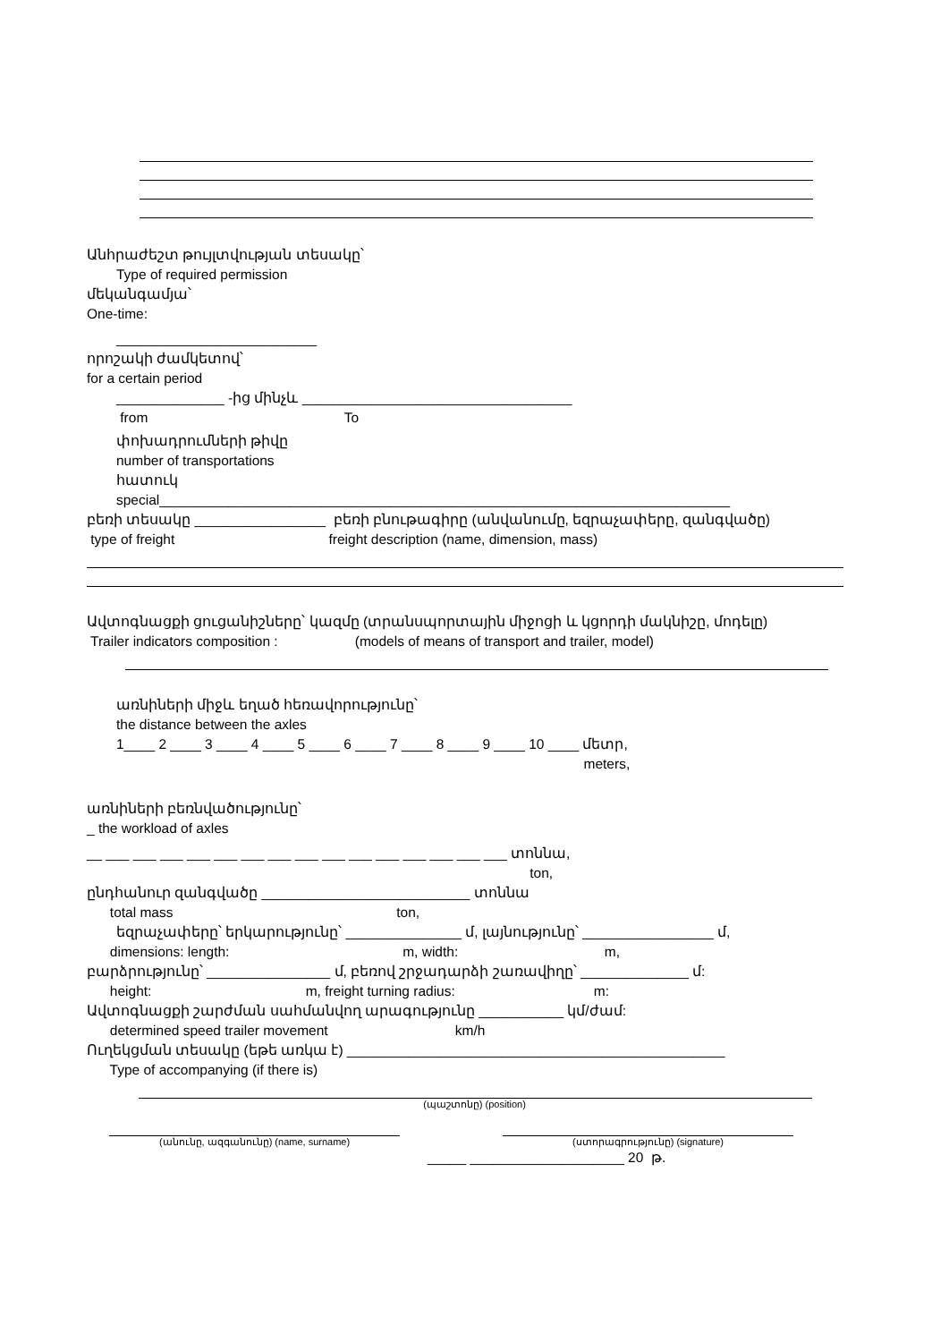Անհրաժեշտ թույլտվության տեսակը՝
Type of required permission
մեկանգամյա՝
One-time:
__________________________
որոշակի ժամկետով՝
for a certain period
______________ -ից մինչև ___________________________________
from To
փոխադրումների թիվը
number of transportations
հատուկ
special__________________________________________________________________________
բեռի տեսակը _________________ բեռի բնութագիրը (անվանումը, եզրաչափերը, զանգվածը)
type of freight freight description (name, dimension, mass)
Ավտոգնացքի ցուցանիշները՝ կազմը (տրանսպորտային միջոցի և կցորդի մակնիշը, մոդելը)
Trailer indicators composition : (models of means of transport and trailer, model)
առնիների միջև եղած հեռավորությունը՝
the distance between the axles
1____ 2 ____ 3 ____ 4 ____ 5 ____ 6 ____ 7 ____ 8 ____ 9 ____ 10 ____ մետր,
meters,
առնիների բեռնվածությունը՝
_ the workload of axles
__ ___ ___ ___ ___ ___ ___ ___ ___ ___ ___ ___ ___ ___ ___ ___ տոննա,
ton,
ընդհանուր զանգվածը ___________________________ տոննա
total mass ton,
եզրաչափերը՝ երկարությունը՝ _______________ մ, լայնությունը՝ _________________ մ,
dimensions: length: m, width: m,
բարձրությունը՝ ________________ մ, բեռով շրջադարձի շառավիղը՝ ______________ մ:
height: m, freight turning radius: m:
Ավտոգնացքի շարժման սահմանվող արագությունը ___________ կմ/ժամ:
determined speed trailer movement km/h
Ուղեկցման տեսակը (եթե առկա է) _________________________________________________
Type of accompanying (if there is)
(պաշտոնը) (position)
(անունը, ազգանունը) (name, surname)
(ստորագրությունը) (signature)
_____ ____________________ 20 թ.